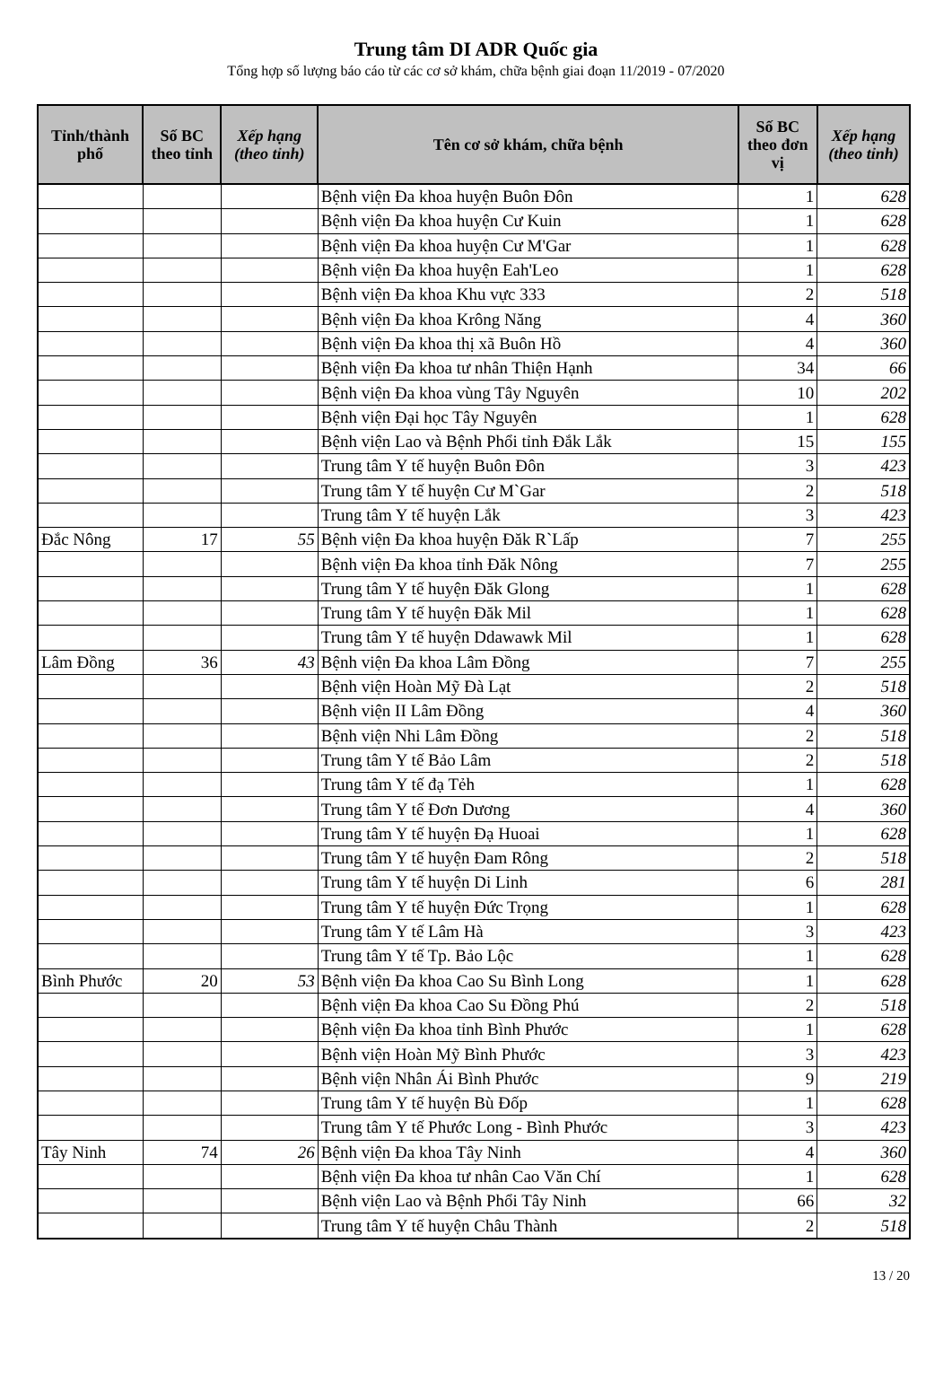Trung tâm DI ADR Quốc gia
Tổng hợp số lượng báo cáo từ các cơ sở khám, chữa bệnh giai đoạn 11/2019 - 07/2020
| Tỉnh/thành phố | Số BC theo tỉnh | Xếp hạng (theo tỉnh) | Tên cơ sở khám, chữa bệnh | Số BC theo đơn vị | Xếp hạng (theo tỉnh) |
| --- | --- | --- | --- | --- | --- |
| | | | Bệnh viện Đa khoa huyện Buôn Đôn | 1 | 628 |
| | | | Bệnh viện Đa khoa huyện Cư Kuin | 1 | 628 |
| | | | Bệnh viện Đa khoa huyện Cư M'Gar | 1 | 628 |
| | | | Bệnh viện Đa khoa huyện Eah'Leo | 1 | 628 |
| | | | Bệnh viện Đa khoa Khu vực 333 | 2 | 518 |
| | | | Bệnh viện Đa khoa Krông Năng | 4 | 360 |
| | | | Bệnh viện Đa khoa thị xã Buôn Hồ | 4 | 360 |
| | | | Bệnh viện Đa khoa tư nhân Thiện Hạnh | 34 | 66 |
| | | | Bệnh viện Đa khoa vùng Tây Nguyên | 10 | 202 |
| | | | Bệnh viện Đại học Tây Nguyên | 1 | 628 |
| | | | Bệnh viện Lao và Bệnh Phổi tỉnh Đắk Lắk | 15 | 155 |
| | | | Trung tâm Y tế huyện Buôn Đôn | 3 | 423 |
| | | | Trung tâm Y tế huyện Cư M`Gar | 2 | 518 |
| | | | Trung tâm Y tế huyện Lắk | 3 | 423 |
| Đắc Nông | 17 | 55 | Bệnh viện Đa khoa huyện Đăk R`Lấp | 7 | 255 |
| | | | Bệnh viện Đa khoa tỉnh Đăk Nông | 7 | 255 |
| | | | Trung tâm Y tế huyện Đăk Glong | 1 | 628 |
| | | | Trung tâm Y tế huyện Đăk Mil | 1 | 628 |
| | | | Trung tâm Y tế huyện Ddawawk Mil | 1 | 628 |
| Lâm Đồng | 36 | 43 | Bệnh viện Đa khoa Lâm Đồng | 7 | 255 |
| | | | Bệnh viện Hoàn Mỹ Đà Lạt | 2 | 518 |
| | | | Bệnh viện II Lâm Đồng | 4 | 360 |
| | | | Bệnh viện Nhi Lâm Đồng | 2 | 518 |
| | | | Trung tâm Y tế Bảo Lâm | 2 | 518 |
| | | | Trung tâm Y tế đạ Tẻh | 1 | 628 |
| | | | Trung tâm Y tế Đơn Dương | 4 | 360 |
| | | | Trung tâm Y tế huyện Đạ Huoai | 1 | 628 |
| | | | Trung tâm Y tế huyện Đam Rông | 2 | 518 |
| | | | Trung tâm Y tế huyện Di Linh | 6 | 281 |
| | | | Trung tâm Y tế huyện Đức Trọng | 1 | 628 |
| | | | Trung tâm Y tế Lâm Hà | 3 | 423 |
| | | | Trung tâm Y tế Tp. Bảo Lộc | 1 | 628 |
| Bình Phước | 20 | 53 | Bệnh viện Đa khoa Cao Su Bình Long | 1 | 628 |
| | | | Bệnh viện Đa khoa Cao Su Đồng Phú | 2 | 518 |
| | | | Bệnh viện Đa khoa tỉnh Bình Phước | 1 | 628 |
| | | | Bệnh viện Hoàn Mỹ Bình Phước | 3 | 423 |
| | | | Bệnh viện Nhân Ái Bình Phước | 9 | 219 |
| | | | Trung tâm Y tế huyện Bù Đốp | 1 | 628 |
| | | | Trung tâm Y tế Phước Long - Bình Phước | 3 | 423 |
| Tây Ninh | 74 | 26 | Bệnh viện Đa khoa Tây Ninh | 4 | 360 |
| | | | Bệnh viện Đa khoa tư nhân Cao Văn Chí | 1 | 628 |
| | | | Bệnh viện Lao và Bệnh Phổi Tây Ninh | 66 | 32 |
| | | | Trung tâm Y tế huyện Châu Thành | 2 | 518 |
13 / 20